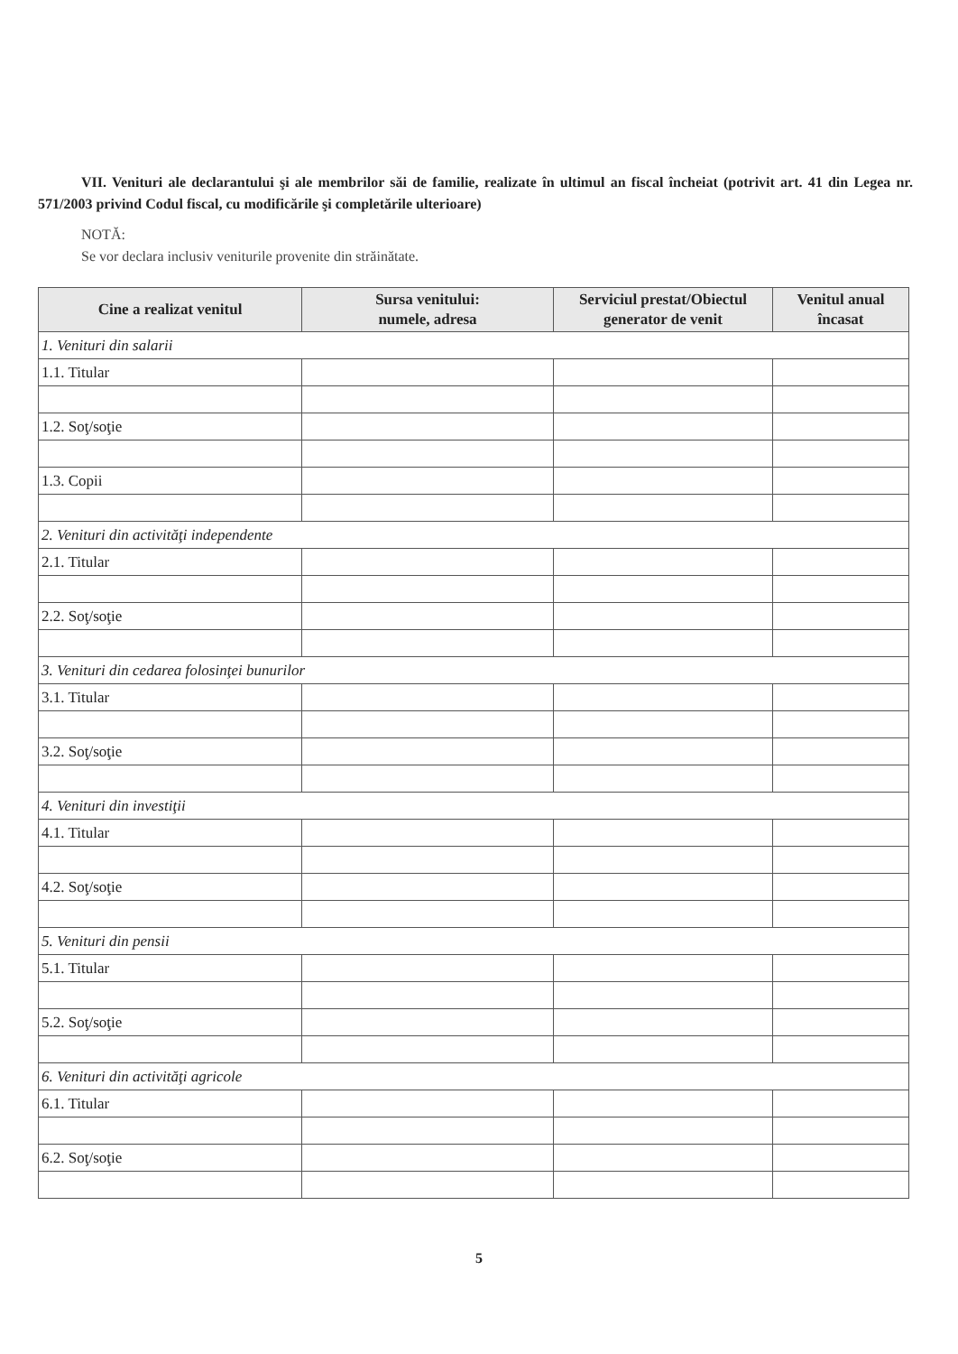VII. Venituri ale declarantului şi ale membrilor săi de familie, realizate în ultimul an fiscal încheiat (potrivit art. 41 din Legea nr. 571/2003 privind Codul fiscal, cu modificările şi completările ulterioare)
NOTĂ:
Se vor declara inclusiv veniturile provenite din străinătate.
| Cine a realizat venitul | Sursa venitului: numele, adresa | Serviciul prestat/Obiectul generator de venit | Venitul anual încasat |
| --- | --- | --- | --- |
| 1. Venituri din salarii | | | |
| 1.1. Titular | | | |
| 1.2. Soţ/soţie | | | |
| 1.3. Copii | | | |
| 2. Venituri din activităţi independente | | | |
| 2.1. Titular | | | |
| 2.2. Soţ/soţie | | | |
| 3. Venituri din cedarea folosinţei bunurilor | | | |
| 3.1. Titular | | | |
| 3.2. Soţ/soţie | | | |
| 4. Venituri din investiţii | | | |
| 4.1. Titular | | | |
| 4.2. Soţ/soţie | | | |
| 5. Venituri din pensii | | | |
| 5.1. Titular | | | |
| 5.2. Soţ/soţie | | | |
| 6. Venituri din activităţi agricole | | | |
| 6.1. Titular | | | |
| 6.2. Soţ/soţie | | | |
5